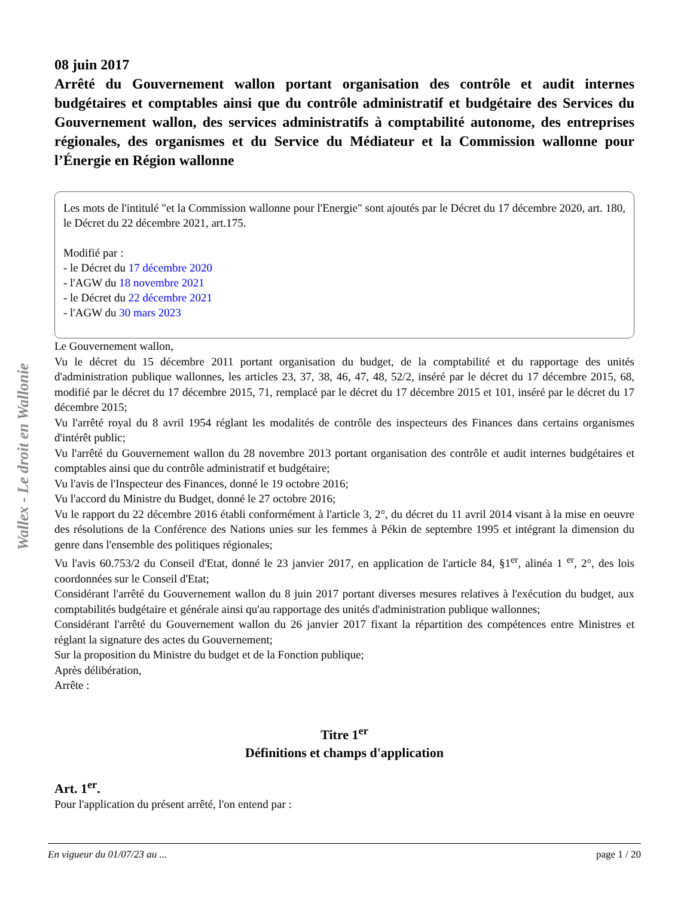08 juin 2017
Arrêté du Gouvernement wallon portant organisation des contrôle et audit internes budgétaires et comptables ainsi que du contrôle administratif et budgétaire des Services du Gouvernement wallon, des services administratifs à comptabilité autonome, des entreprises régionales, des organismes et du Service du Médiateur et la Commission wallonne pour l’Énergie en Région wallonne
Les mots de l'intitulé "et la Commission wallonne pour l'Energie" sont ajoutés par le Décret du 17 décembre 2020, art. 180, le Décret du 22 décembre 2021, art.175.
Modifié par :
- le Décret du 17 décembre 2020
- l'AGW du 18 novembre 2021
- le Décret du 22 décembre 2021
- l'AGW du 30 mars 2023
Le Gouvernement wallon,
Vu le décret du 15 décembre 2011 portant organisation du budget, de la comptabilité et du rapportage des unités d'administration publique wallonnes, les articles 23, 37, 38, 46, 47, 48, 52/2, inséré par le décret du 17 décembre 2015, 68, modifié par le décret du 17 décembre 2015, 71, remplacé par le décret du 17 décembre 2015 et 101, inséré par le décret du 17 décembre 2015;
Vu l'arrêté royal du 8 avril 1954 réglant les modalités de contrôle des inspecteurs des Finances dans certains organismes d'intérêt public;
Vu l'arrêté du Gouvernement wallon du 28 novembre 2013 portant organisation des contrôle et audit internes budgétaires et comptables ainsi que du contrôle administratif et budgétaire;
Vu l'avis de l'Inspecteur des Finances, donné le 19 octobre 2016;
Vu l'accord du Ministre du Budget, donné le 27 octobre 2016;
Vu le rapport du 22 décembre 2016 établi conformément à l'article 3, 2°, du décret du 11 avril 2014 visant à la mise en oeuvre des résolutions de la Conférence des Nations unies sur les femmes à Pékin de septembre 1995 et intégrant la dimension du genre dans l'ensemble des politiques régionales;
Vu l'avis 60.753/2 du Conseil d'Etat, donné le 23 janvier 2017, en application de l'article 84, §1<sup>er</sup>, alinéa 1 <sup>er</sup>, 2°, des lois coordonnées sur le Conseil d'Etat;
Considérant l'arrêté du Gouvernement wallon du 8 juin 2017 portant diverses mesures relatives à l'exécution du budget, aux comptabilités budgétaire et générale ainsi qu'au rapportage des unités d'administration publique wallonnes;
Considérant l'arrêté du Gouvernement wallon du 26 janvier 2017 fixant la répartition des compétences entre Ministres et réglant la signature des actes du Gouvernement;
Sur la proposition du Ministre du budget et de la Fonction publique;
Après délibération,
Arrête :
Titre 1<sup>er</sup>
Définitions et champs d'application
Art. 1<sup>er</sup>.
Pour l'application du présent arrêté, l'on entend par :
Wallex - Le droit en Wallonie
En vigueur du 01/07/23 au ... page 1 / 20